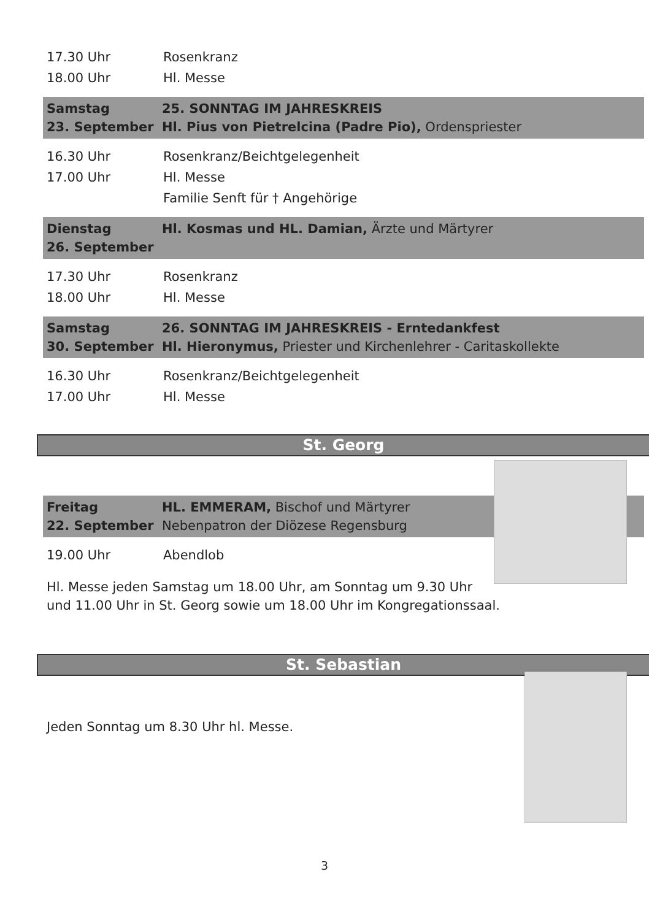17.30 Uhr Rosenkranz
18.00 Uhr Hl. Messe
Samstag
23. September 25. SONNTAG IM JAHRESKREIS
Hl. Pius von Pietrelcina (Padre Pio), Ordenspriester
16.30 Uhr Rosenkranz/Beichtgelegenheit
17.00 Uhr Hl. Messe
Familie Senft für † Angehörige
Dienstag
26. September Hl. Kosmas und HL. Damian, Ärzte und Märtyrer
17.30 Uhr Rosenkranz
18.00 Uhr Hl. Messe
Samstag
30. September 26. SONNTAG IM JAHRESKREIS - Erntedankfest
Hl. Hieronymus, Priester und Kirchenlehrer - Caritaskollekte
16.30 Uhr Rosenkranz/Beichtgelegenheit
17.00 Uhr Hl. Messe
St. Georg
Freitag
22. September HL. EMMERAM, Bischof und Märtyrer
Nebenpatron der Diözese Regensburg
19.00 Uhr Abendlob
Hl. Messe jeden Samstag um 18.00 Uhr, am Sonntag um 9.30 Uhr
und 11.00 Uhr in St. Georg sowie um 18.00 Uhr im Kongregationssaal.
St. Sebastian
Jeden Sonntag um 8.30 Uhr hl. Messe.
3